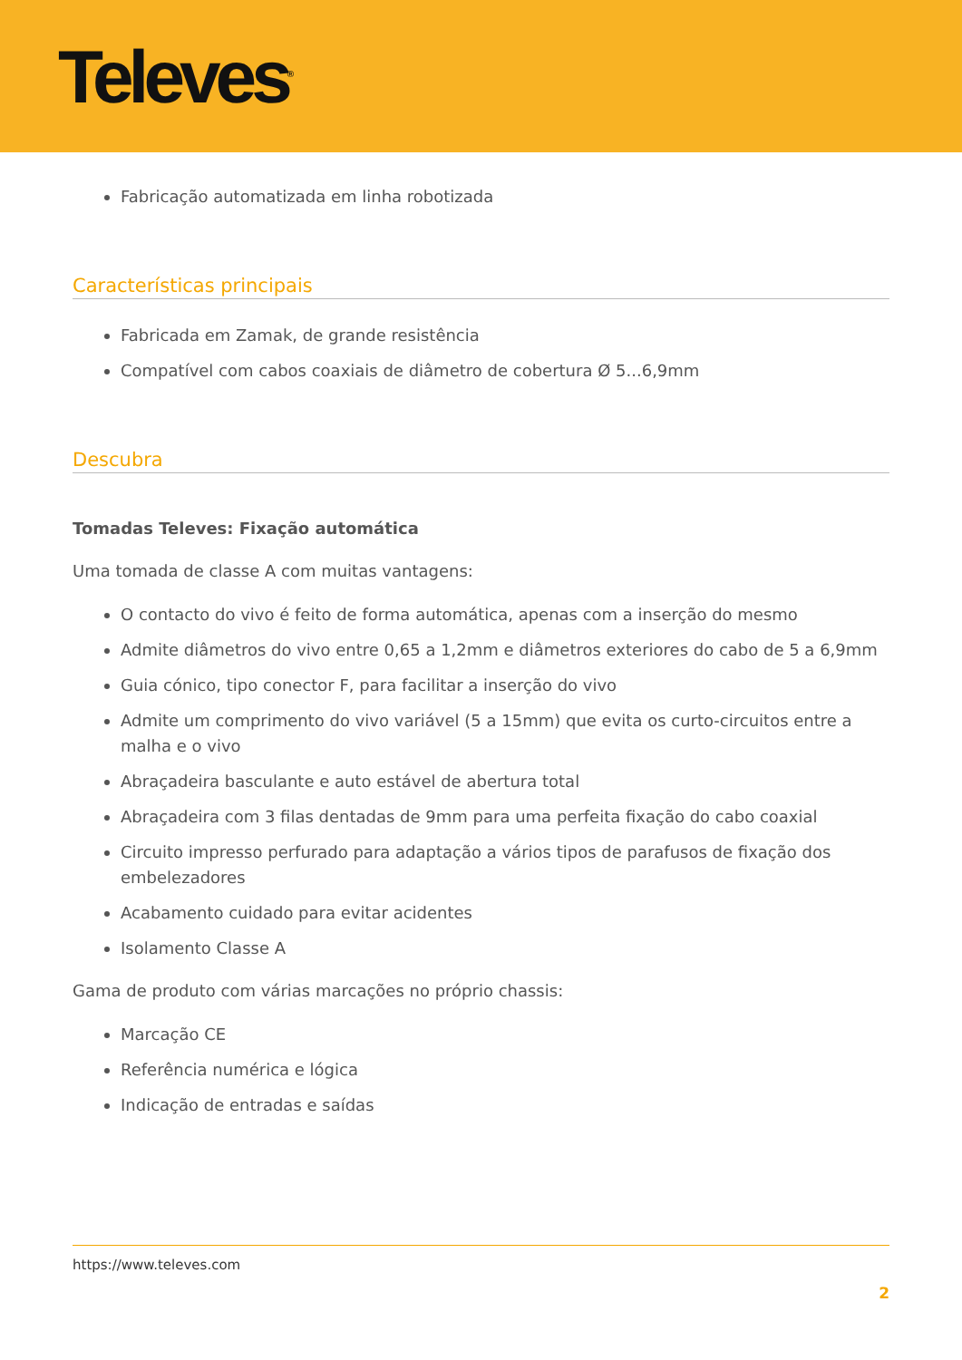Televes<sup>®</sup>
Fabricação automatizada em linha robotizada
Características principais
Fabricada em Zamak, de grande resistência
Compatível com cabos coaxiais de diâmetro de cobertura Ø 5...6,9mm
Descubra
Tomadas Televes: Fixação automática
Uma tomada de classe A com muitas vantagens:
O contacto do vivo é feito de forma automática, apenas com a inserção do mesmo
Admite diâmetros do vivo entre 0,65 a 1,2mm e diâmetros exteriores do cabo de 5 a 6,9mm
Guia cónico, tipo conector F, para facilitar a inserção do vivo
Admite um comprimento do vivo variável (5 a 15mm) que evita os curto-circuitos entre a malha e o vivo
Abraçadeira basculante e auto estável de abertura total
Abraçadeira com 3 filas dentadas de 9mm para uma perfeita fixação do cabo coaxial
Circuito impresso perfurado para adaptação a vários tipos de parafusos de fixação dos embelezadores
Acabamento cuidado para evitar acidentes
Isolamento Classe A
Gama de produto com várias marcações no próprio chassis:
Marcação CE
Referência numérica e lógica
Indicação de entradas e saídas
https://www.televes.com
2